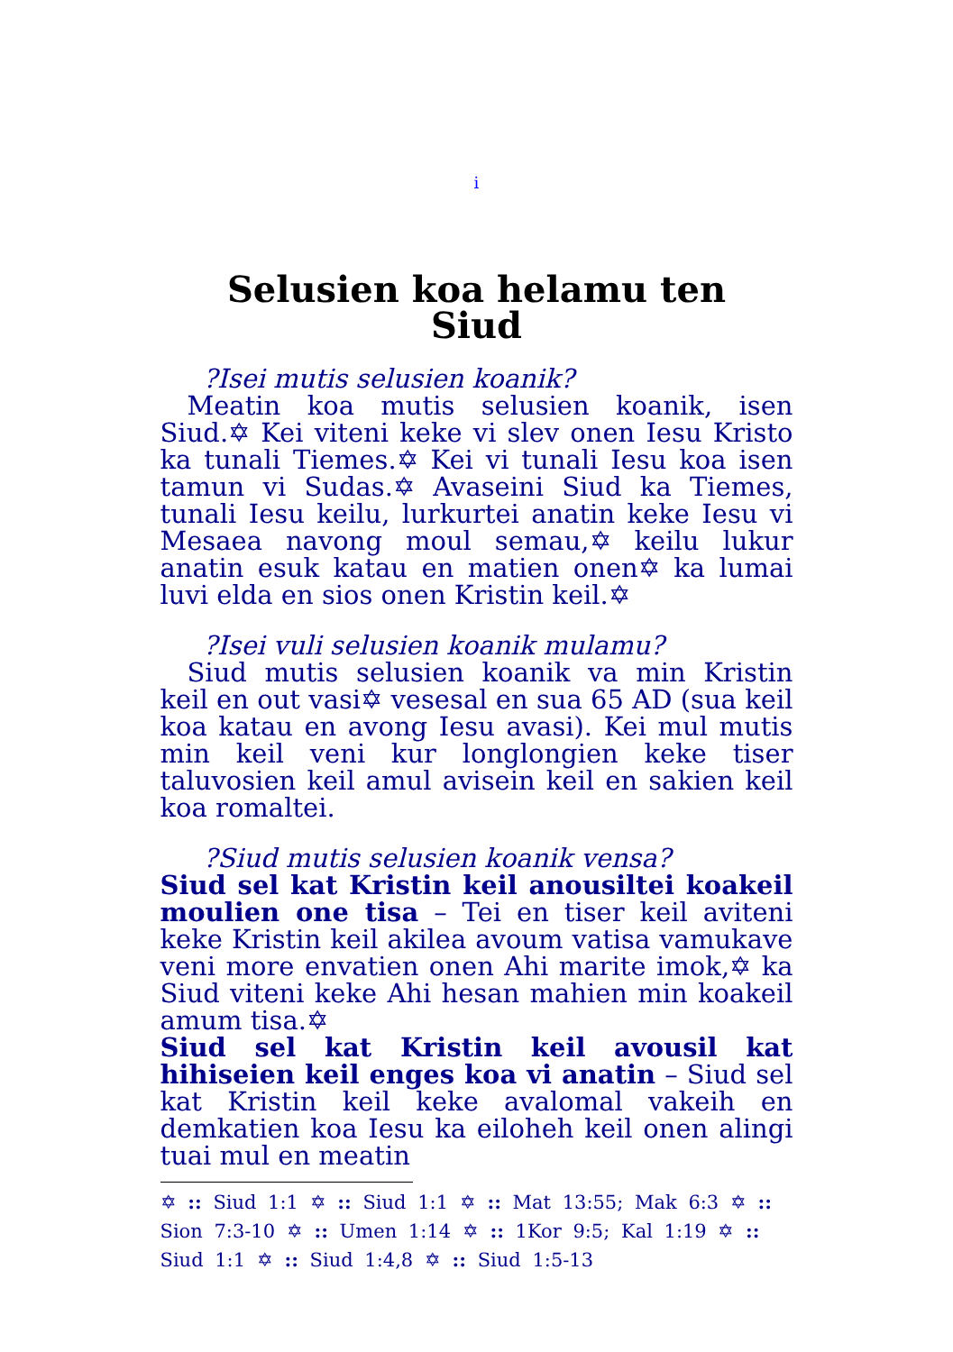i
Selusien koa helamu ten
Siud
?Isei mutis selusien koanik?
Meatin koa mutis selusien koanik, isen Siud.✡ Kei viteni keke vi slev onen Iesu Kristo ka tunali Tiemes.✡ Kei vi tunali Iesu koa isen tamun vi Sudas.✡ Avaseini Siud ka Tiemes, tunali Iesu keilu, lurkurtei anatin keke Iesu vi Mesaea navong moul semau,✡ keilu lukur anatin esuk katau en matien onen✡ ka lumai luvi elda en sios onen Kristin keil.✡
?Isei vuli selusien koanik mulamu?
Siud mutis selusien koanik va min Kristin keil en out vasi✡ vesesal en sua 65 AD (sua keil koa katau en avong Iesu avasi). Kei mul mutis min keil veni kur longlongien keke tiser taluvosien keil amul avisein keil en sakien keil koa romaltei.
?Siud mutis selusien koanik vensa?
Siud sel kat Kristin keil anousiltei koakeil moulien one tisa – Tei en tiser keil aviteni keke Kristin keil akilea avoum vatisa vamukave veni more envatien onen Ahi marite imok,✡ ka Siud viteni keke Ahi hesan mahien min koakeil amum tisa.✡
Siud sel kat Kristin keil avousil kat hihiseien keil enges koa vi anatin – Siud sel kat Kristin keil keke avalomal vakeih en demkatien koa Iesu ka eiloheh keil onen alingi tuai mul en meatin
✡ :: Siud 1:1 ✡ :: Siud 1:1 ✡ :: Mat 13:55; Mak 6:3 ✡ :: Sion 7:3-10 ✡ :: Umen 1:14 ✡ :: 1Kor 9:5; Kal 1:19 ✡ :: Siud 1:1 ✡ :: Siud 1:4,8 ✡ :: Siud 1:5-13